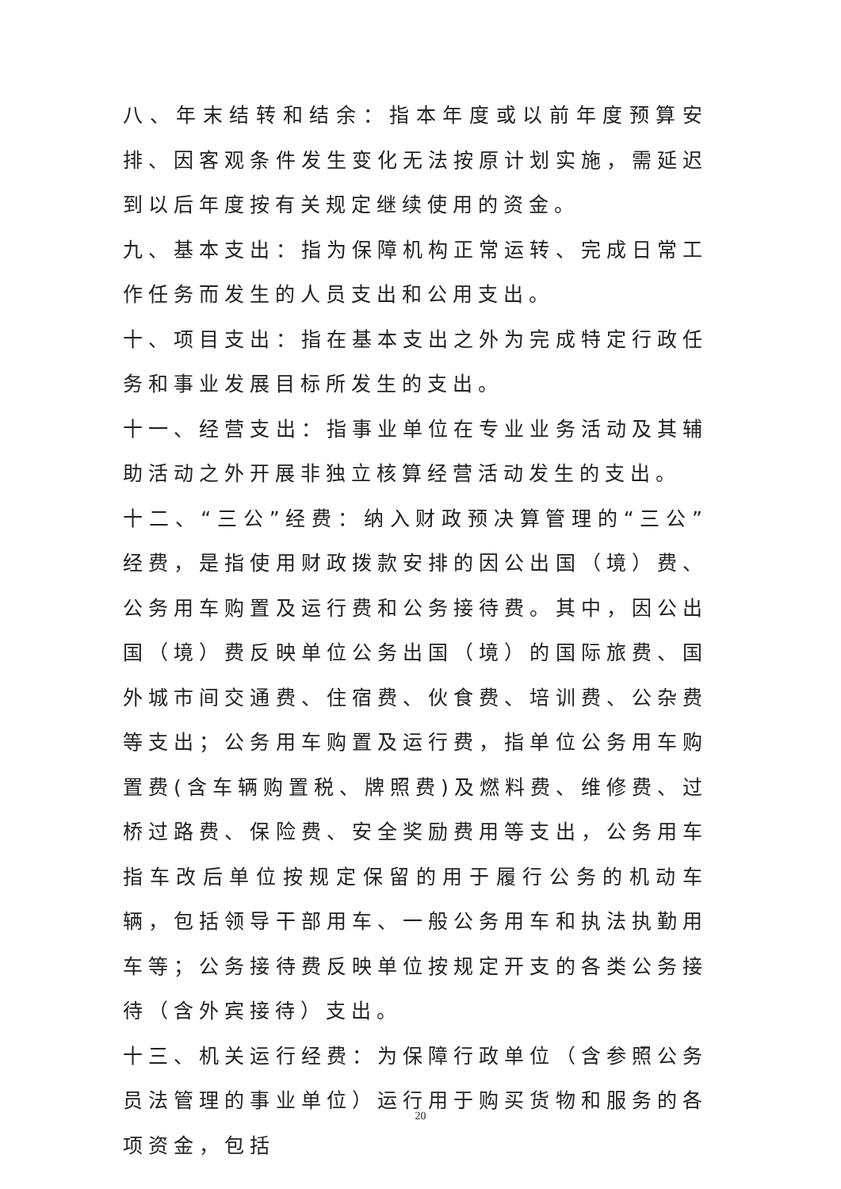八、年末结转和结余：指本年度或以前年度预算安排、因客观条件发生变化无法按原计划实施，需延迟到以后年度按有关规定继续使用的资金。
九、基本支出：指为保障机构正常运转、完成日常工作任务而发生的人员支出和公用支出。
十、项目支出：指在基本支出之外为完成特定行政任务和事业发展目标所发生的支出。
十一、经营支出：指事业单位在专业业务活动及其辅助活动之外开展非独立核算经营活动发生的支出。
十二、“三公”经费：纳入财政预决算管理的“三公”经费，是指使用财政拨款安排的因公出国（境）费、公务用车购置及运行费和公务接待费。其中，因公出国（境）费反映单位公务出国（境）的国际旅费、国外城市间交通费、住宿费、伙食费、培训费、公杂费等支出；公务用车购置及运行费，指单位公务用车购置费(含车辆购置税、牌照费)及燃料费、维修费、过桥过路费、保险费、安全奖励费用等支出，公务用车指车改后单位按规定保留的用于履行公务的机动车辆，包括领导干部用车、一般公务用车和执法执勤用车等；公务接待费反映单位按规定开支的各类公务接待（含外宾接待）支出。
十三、机关运行经费：为保障行政单位（含参照公务员法管理的事业单位）运行用于购买货物和服务的各项资金，包括
20